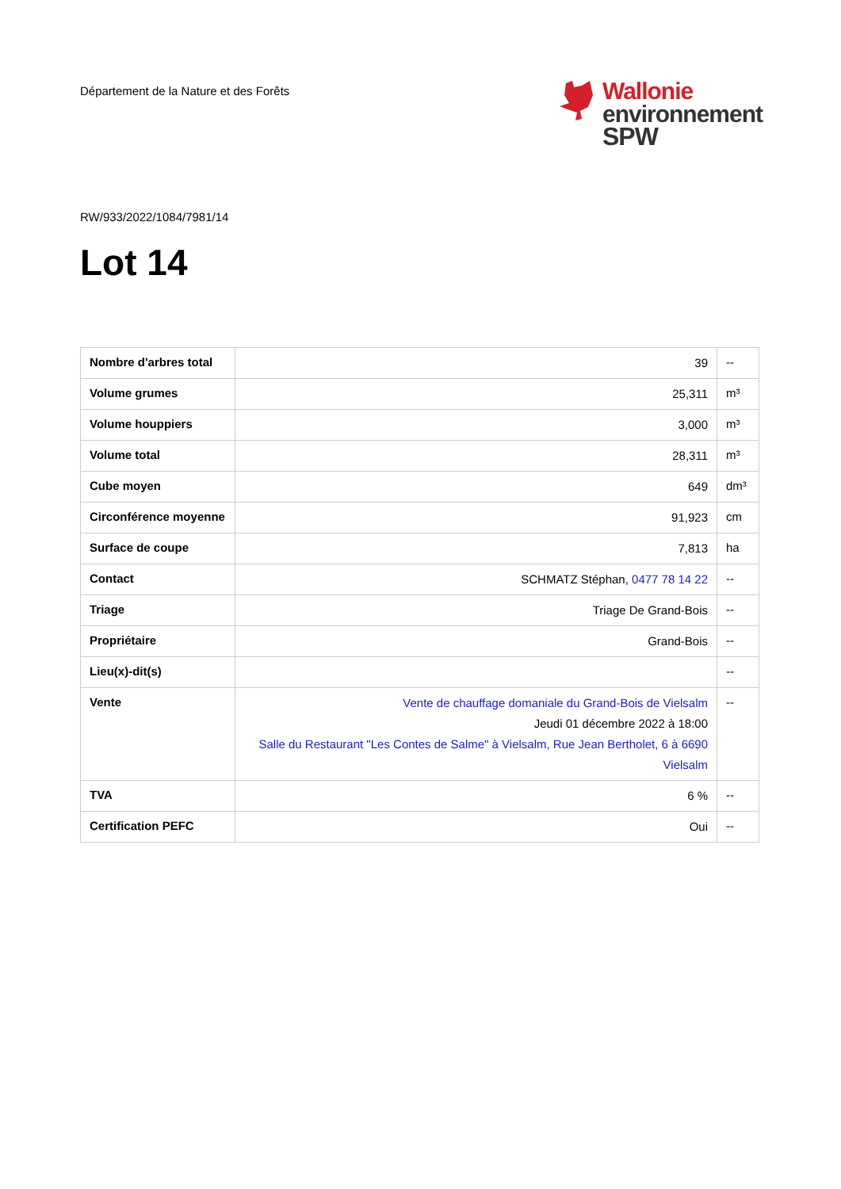Département de la Nature et des Forêts
Wallonie
environnement
SPW
RW/933/2022/1084/7981/14
Lot 14
| Nombre d'arbres total | 39 | -- |
| Volume grumes | 25,311 | m³ |
| Volume houppiers | 3,000 | m³ |
| Volume total | 28,311 | m³ |
| Cube moyen | 649 | dm³ |
| Circonférence moyenne | 91,923 | cm |
| Surface de coupe | 7,813 | ha |
| Contact | SCHMATZ Stéphan, 0477 78 14 22 | -- |
| Triage | Triage De Grand-Bois | -- |
| Propriétaire | Grand-Bois | -- |
| Lieu(x)-dit(s) | | -- |
| Vente | Vente de chauffage domaniale du Grand-Bois de Vielsalm Jeudi 01 décembre 2022 à 18:00 Salle du Restaurant "Les Contes de Salme" à Vielsalm, Rue Jean Bertholet, 6 à 6690 Vielsalm | -- |
| TVA | 6 % | -- |
| Certification PEFC | Oui | -- |